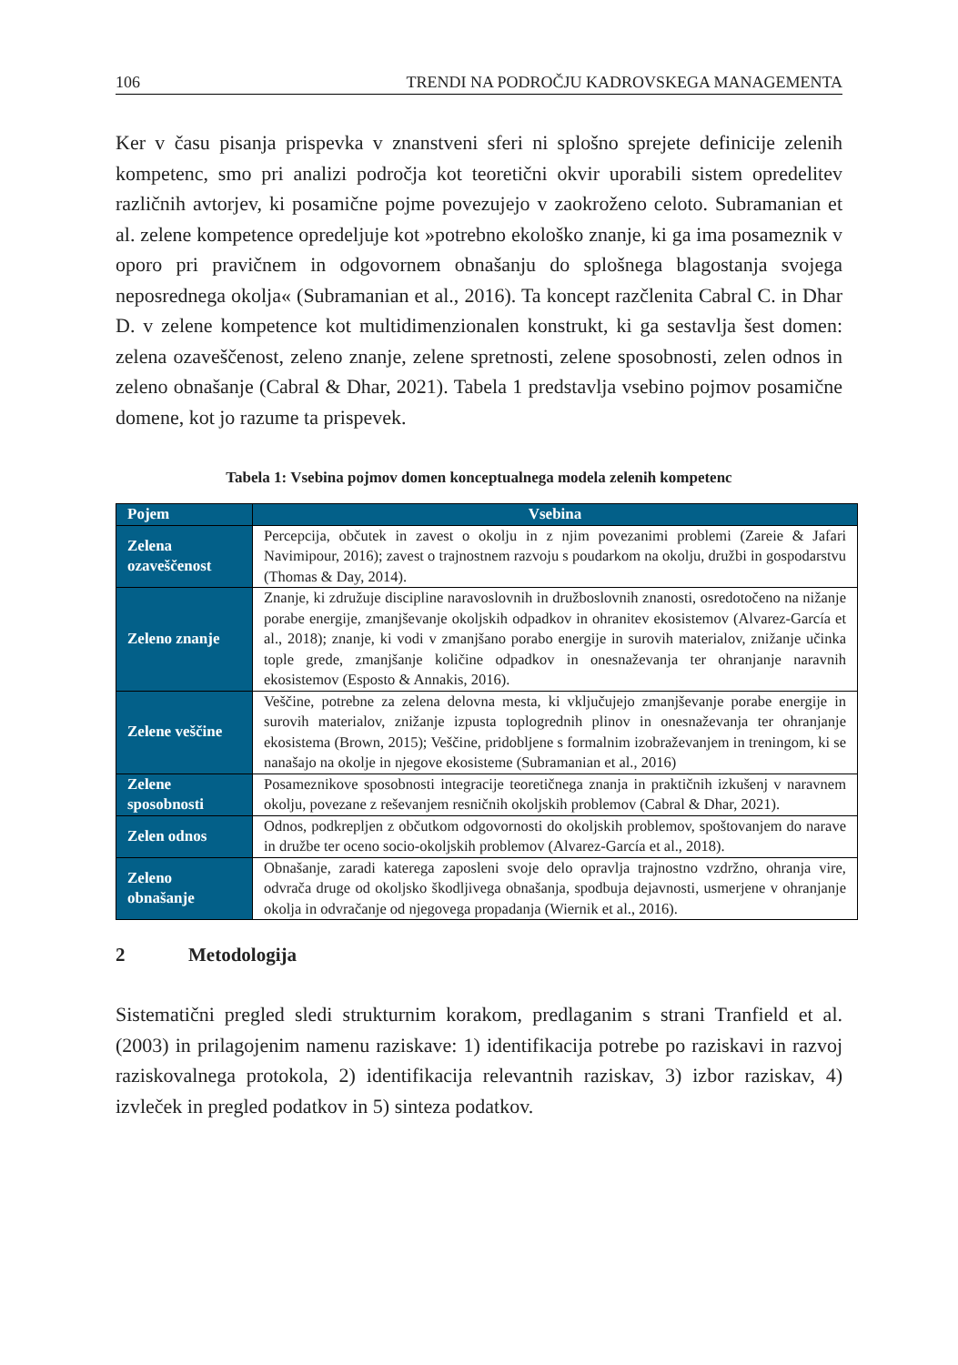106 TRENDI NA PODROČJU KADROVSKEGA MANAGEMENTA
Ker v času pisanja prispevka v znanstveni sferi ni splošno sprejete definicije zelenih kompetenc, smo pri analizi področja kot teoretični okvir uporabili sistem opredelitev različnih avtorjev, ki posamične pojme povezujejo v zaokroženo celoto. Subramanian et al. zelene kompetence opredeljuje kot »potrebno ekološko znanje, ki ga ima posameznik v oporo pri pravičnem in odgovornem obnašanju do splošnega blagostanja svojega neposrednega okolja« (Subramanian et al., 2016). Ta koncept razčlenita Cabral C. in Dhar D. v zelene kompetence kot multidimenzionalen konstrukt, ki ga sestavlja šest domen: zelena ozaveščenost, zeleno znanje, zelene spretnosti, zelene sposobnosti, zelen odnos in zeleno obnašanje (Cabral & Dhar, 2021). Tabela 1 predstavlja vsebino pojmov posamične domene, kot jo razume ta prispevek.
Tabela 1: Vsebina pojmov domen konceptualnega modela zelenih kompetenc
| Pojem | Vsebina |
| --- | --- |
| Zelena ozaveščenost | Percepcija, občutek in zavest o okolju in z njim povezanimi problemi (Zareie & Jafari Navimipour, 2016); zavest o trajnostnem razvoju s poudarkom na okolju, družbi in gospodarstvu (Thomas & Day, 2014). |
| Zeleno znanje | Znanje, ki združuje discipline naravoslovnih in družboslovnih znanosti, osredotočeno na nižanje porabe energije, zmanjševanje okoljskih odpadkov in ohranitev ekosistemov (Alvarez-García et al., 2018); znanje, ki vodi v zmanjšano porabo energije in surovih materialov, znižanje učinka tople grede, zmanjšanje količine odpadkov in onesnaževanja ter ohranjanje naravnih ekosistemov (Esposto & Annakis, 2016). |
| Zelene veščine | Veščine, potrebne za zelena delovna mesta, ki vključujejo zmanjševanje porabe energije in surovih materialov, znižanje izpusta toplogrednih plinov in onesnaževanja ter ohranjanje ekosistema (Brown, 2015); Veščine, pridobljene s formalnim izobraževanjem in treningom, ki se nanašajo na okolje in njegove ekosisteme (Subramanian et al., 2016) |
| Zelene sposobnosti | Posameznikove sposobnosti integracije teoretičnega znanja in praktičnih izkušenj v naravnem okolju, povezane z reševanjem resničnih okoljskih problemov (Cabral & Dhar, 2021). |
| Zelen odnos | Odnos, podkrepljen z občutkom odgovornosti do okoljskih problemov, spoštovanjem do narave in družbe ter oceno socio-okoljskih problemov (Alvarez-García et al., 2018). |
| Zeleno obnašanje | Obnašanje, zaradi katerega zaposleni svoje delo opravlja trajnostno vzdržno, ohranja vire, odvrača druge od okoljsko škodljivega obnašanja, spodbuja dejavnosti, usmerjene v ohranjanje okolja in odvračanje od njegovega propadanja (Wiernik et al., 2016). |
2 Metodologija
Sistematični pregled sledi strukturnim korakom, predlaganim s strani Tranfield et al. (2003) in prilagojenim namenu raziskave: 1) identifikacija potrebe po raziskavi in razvoj raziskovalnega protokola, 2) identifikacija relevantnih raziskav, 3) izbor raziskav, 4) izvleček in pregled podatkov in 5) sinteza podatkov.